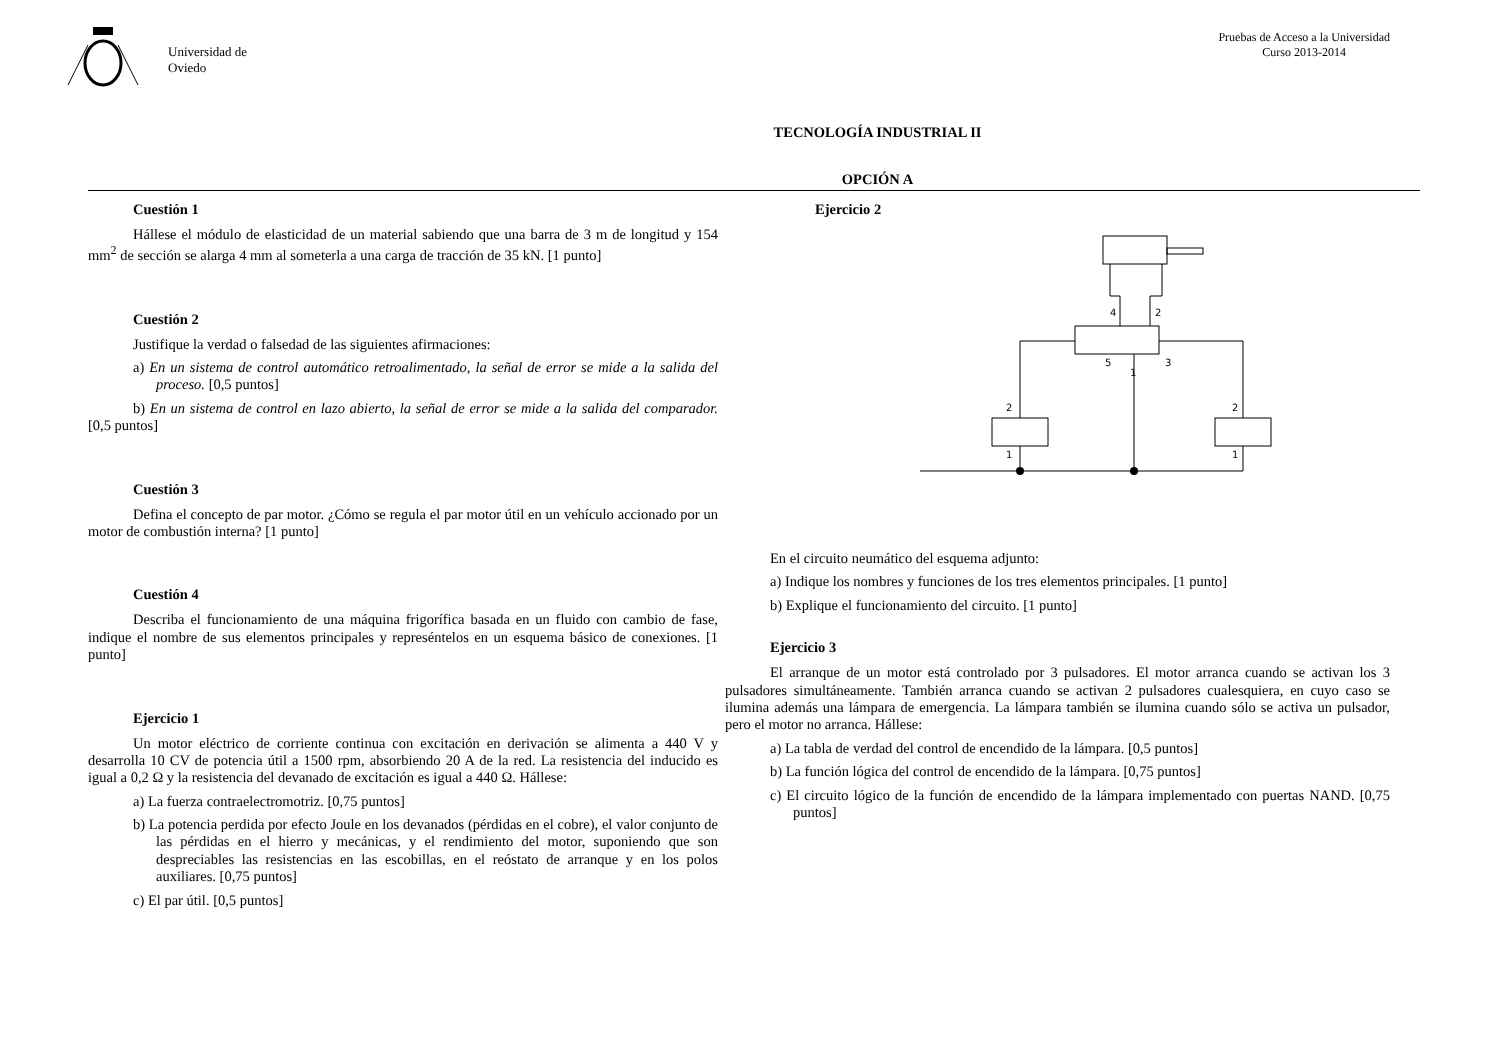Universidad de
Oviedo
Pruebas de Acceso a la Universidad
Curso 2013-2014
TECNOLOGÍA INDUSTRIAL II
OPCIÓN A
Cuestión 1
Hállese el módulo de elasticidad de un material sabiendo que una barra de 3 m de longitud y 154 mm<sup>2</sup> de sección se alarga 4 mm al someterla a una carga de tracción de 35 kN. [1 punto]
Cuestión 2
Justifique la verdad o falsedad de las siguientes afirmaciones:
a) En un sistema de control automático retroalimentado, la señal de error se mide a la salida del proceso. [0,5 puntos]
b) En un sistema de control en lazo abierto, la señal de error se mide a la salida del comparador. [0,5 puntos]
Cuestión 3
Defina el concepto de par motor. ¿Cómo se regula el par motor útil en un vehículo accionado por un motor de combustión interna? [1 punto]
Cuestión 4
Describa el funcionamiento de una máquina frigorífica basada en un fluido con cambio de fase, indique el nombre de sus elementos principales y represéntelos en un esquema básico de conexiones. [1 punto]
Ejercicio 1
Un motor eléctrico de corriente continua con excitación en derivación se alimenta a 440 V y desarrolla 10 CV de potencia útil a 1500 rpm, absorbiendo 20 A de la red. La resistencia del inducido es igual a 0,2 Ω y la resistencia del devanado de excitación es igual a 440 Ω. Hállese:
a) La fuerza contraelectromotriz. [0,75 puntos]
b) La potencia perdida por efecto Joule en los devanados (pérdidas en el cobre), el valor conjunto de las pérdidas en el hierro y mecánicas, y el rendimiento del motor, suponiendo que son despreciables las resistencias en las escobillas, en el reóstato de arranque y en los polos auxiliares. [0,75 puntos]
c) El par útil. [0,5 puntos]
Ejercicio 2
4
2
5
3
1
2
1
2
1
En el circuito neumático del esquema adjunto:
a) Indique los nombres y funciones de los tres elementos principales. [1 punto]
b) Explique el funcionamiento del circuito. [1 punto]
Ejercicio 3
El arranque de un motor está controlado por 3 pulsadores. El motor arranca cuando se activan los 3 pulsadores simultáneamente. También arranca cuando se activan 2 pulsadores cualesquiera, en cuyo caso se ilumina además una lámpara de emergencia. La lámpara también se ilumina cuando sólo se activa un pulsador, pero el motor no arranca. Hállese:
a) La tabla de verdad del control de encendido de la lámpara. [0,5 puntos]
b) La función lógica del control de encendido de la lámpara. [0,75 puntos]
c) El circuito lógico de la función de encendido de la lámpara implementado con puertas NAND. [0,75 puntos]